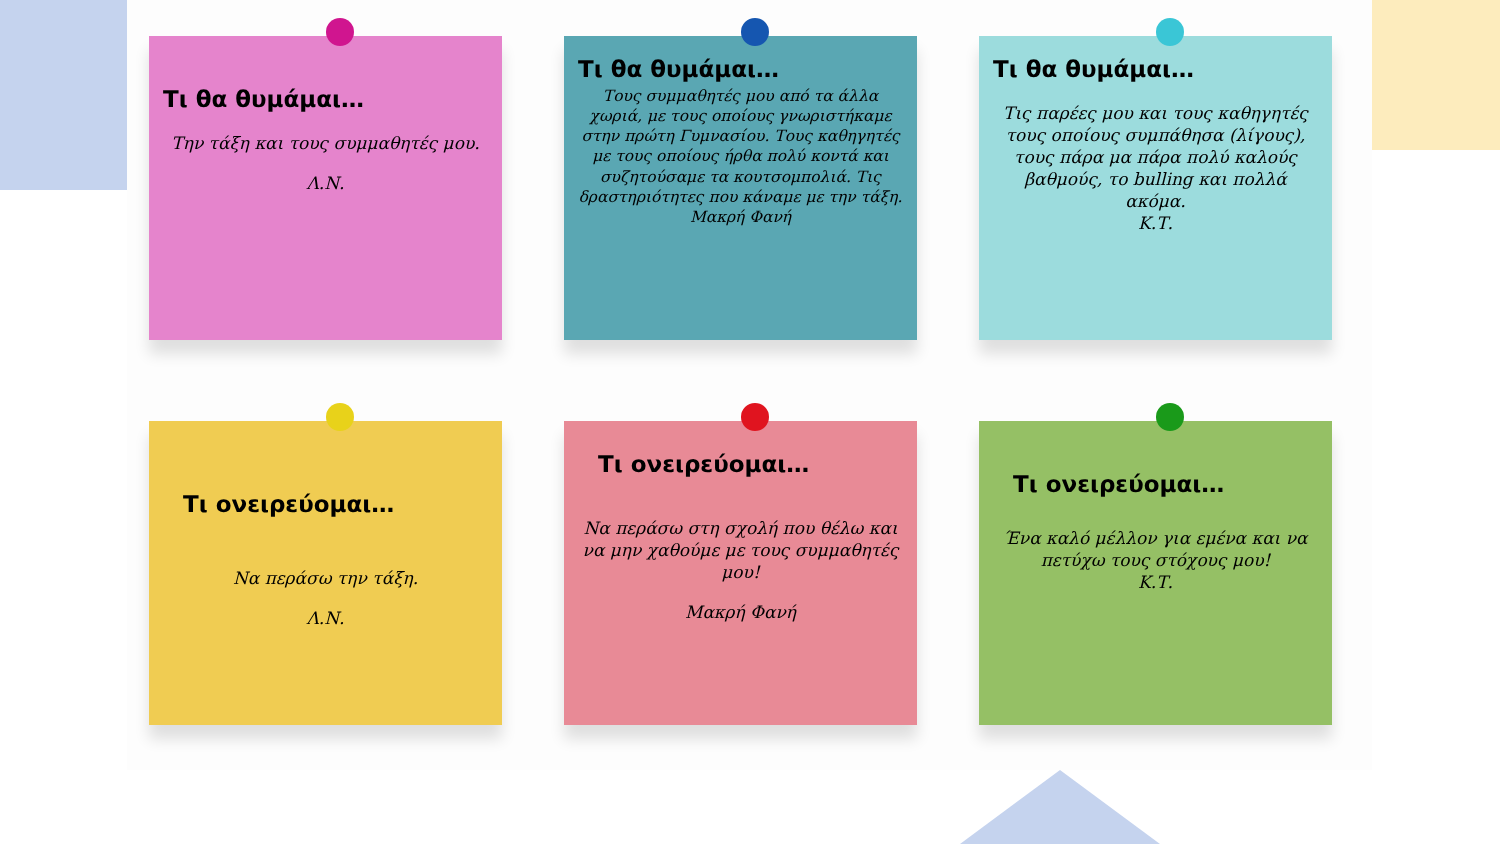Τι θα θυμάμαι…
Την τάξη και τους συμμαθητές μου.
Λ.Ν.
Τι θα θυμάμαι…
Τους συμμαθητές μου από τα άλλα χωριά, με τους οποίους γνωριστήκαμε στην πρώτη Γυμνασίου. Τους καθηγητές με τους οποίους ήρθα πολύ κοντά και συζητούσαμε τα κουτσομπολιά. Τις δραστηριότητες που κάναμε με την τάξη.
Μακρή Φανή
Τι θα θυμάμαι…
Τις παρέες μου και τους καθηγητές τους οποίους συμπάθησα (λίγους), τους πάρα μα πάρα πολύ καλούς βαθμούς, το bulling και πολλά ακόμα.
Κ.Τ.
Τι ονειρεύομαι…
Να περάσω την τάξη.
Λ.Ν.
Τι ονειρεύομαι…
Να περάσω στη σχολή που θέλω και να μην χαθούμε με τους συμμαθητές μου!
Μακρή Φανή
Τι ονειρεύομαι…
Ένα καλό μέλλον για εμένα και να πετύχω τους στόχους μου!
Κ.Τ.